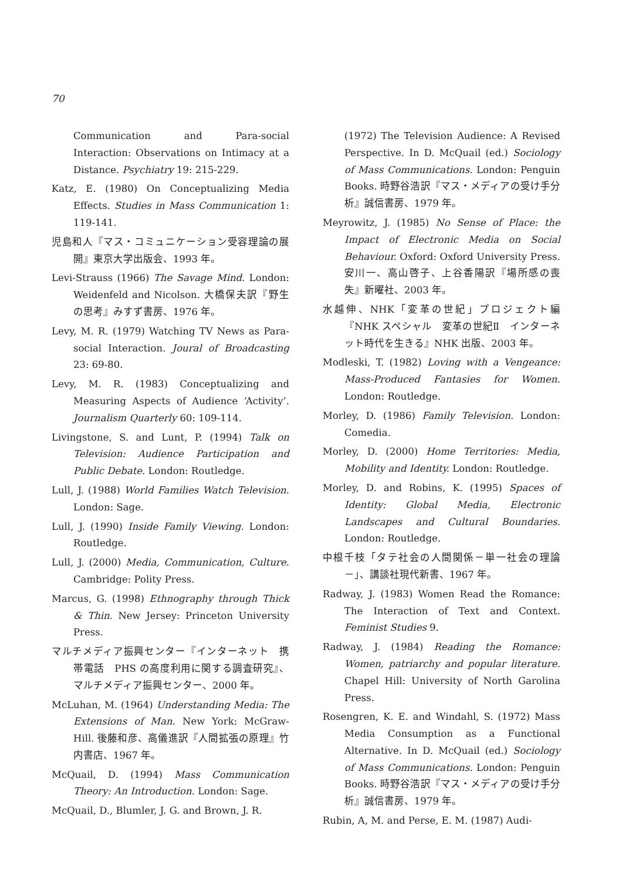70
Communication and Para-social Interaction: Observations on Intimacy at a Distance. Psychiatry 19: 215-229.
Katz, E. (1980) On Conceptualizing Media Effects. Studies in Mass Communication 1: 119-141.
児島和人『マス・コミュニケーション受容理論の展開』東京大学出版会、1993 年。
Levi-Strauss (1966) The Savage Mind. London: Weidenfeld and Nicolson. 大橋保夫訳『野生の思考』みすず書房、1976 年。
Levy, M. R. (1979) Watching TV News as Para-social Interaction. Joural of Broadcasting 23: 69-80.
Levy, M. R. (1983) Conceptualizing and Measuring Aspects of Audience ‘Activity’. Journalism Quarterly 60: 109-114.
Livingstone, S. and Lunt, P. (1994) Talk on Television: Audience Participation and Public Debate. London: Routledge.
Lull, J. (1988) World Families Watch Television. London: Sage.
Lull, J. (1990) Inside Family Viewing. London: Routledge.
Lull, J. (2000) Media, Communication, Culture. Cambridge: Polity Press.
Marcus, G. (1998) Ethnography through Thick & Thin. New Jersey: Princeton University Press.
マルチメディア振興センター『インターネット　携帯電話　PHS の高度利用に関する調査研究』、マルチメディア振興センター、2000 年。
McLuhan, M. (1964) Understanding Media: The Extensions of Man. New York: McGraw-Hill. 後藤和彦、高儀進訳『人間拡張の原理』竹内書店、1967 年。
McQuail, D. (1994) Mass Communication Theory: An Introduction. London: Sage.
McQuail, D., Blumler, J. G. and Brown, J. R.
(1972) The Television Audience: A Revised Perspective. In D. McQuail (ed.) Sociology of Mass Communications. London: Penguin Books. 時野谷浩訳『マス・メディアの受け手分析』誠信書房、1979 年。
Meyrowitz, J. (1985) No Sense of Place: the Impact of Electronic Media on Social Behaviour. Oxford: Oxford University Press. 安川一、高山啓子、上谷香陽訳『場所感の喪失』新曜社、2003 年。
水越伸、NHK「変革の世紀」プロジェクト編『NHK スペシャル　変革の世紀Ⅱ　インターネット時代を生きる』NHK 出版、2003 年。
Modleski, T. (1982) Loving with a Vengeance: Mass-Produced Fantasies for Women. London: Routledge.
Morley, D. (1986) Family Television. London: Comedia.
Morley, D. (2000) Home Territories: Media, Mobility and Identity. London: Routledge.
Morley, D. and Robins, K. (1995) Spaces of Identity: Global Media, Electronic Landscapes and Cultural Boundaries. London: Routledge.
中根千枝「タテ社会の人間関係－単一社会の理論－」、講談社現代新書、1967 年。
Radway, J. (1983) Women Read the Romance: The Interaction of Text and Context. Feminist Studies 9.
Radway, J. (1984) Reading the Romance: Women, patriarchy and popular literature. Chapel Hill: University of North Garolina Press.
Rosengren, K. E. and Windahl, S. (1972) Mass Media Consumption as a Functional Alternative. In D. McQuail (ed.) Sociology of Mass Communications. London: Penguin Books. 時野谷浩訳『マス・メディアの受け手分析』誠信書房、1979 年。
Rubin, A, M. and Perse, E. M. (1987) Audi-